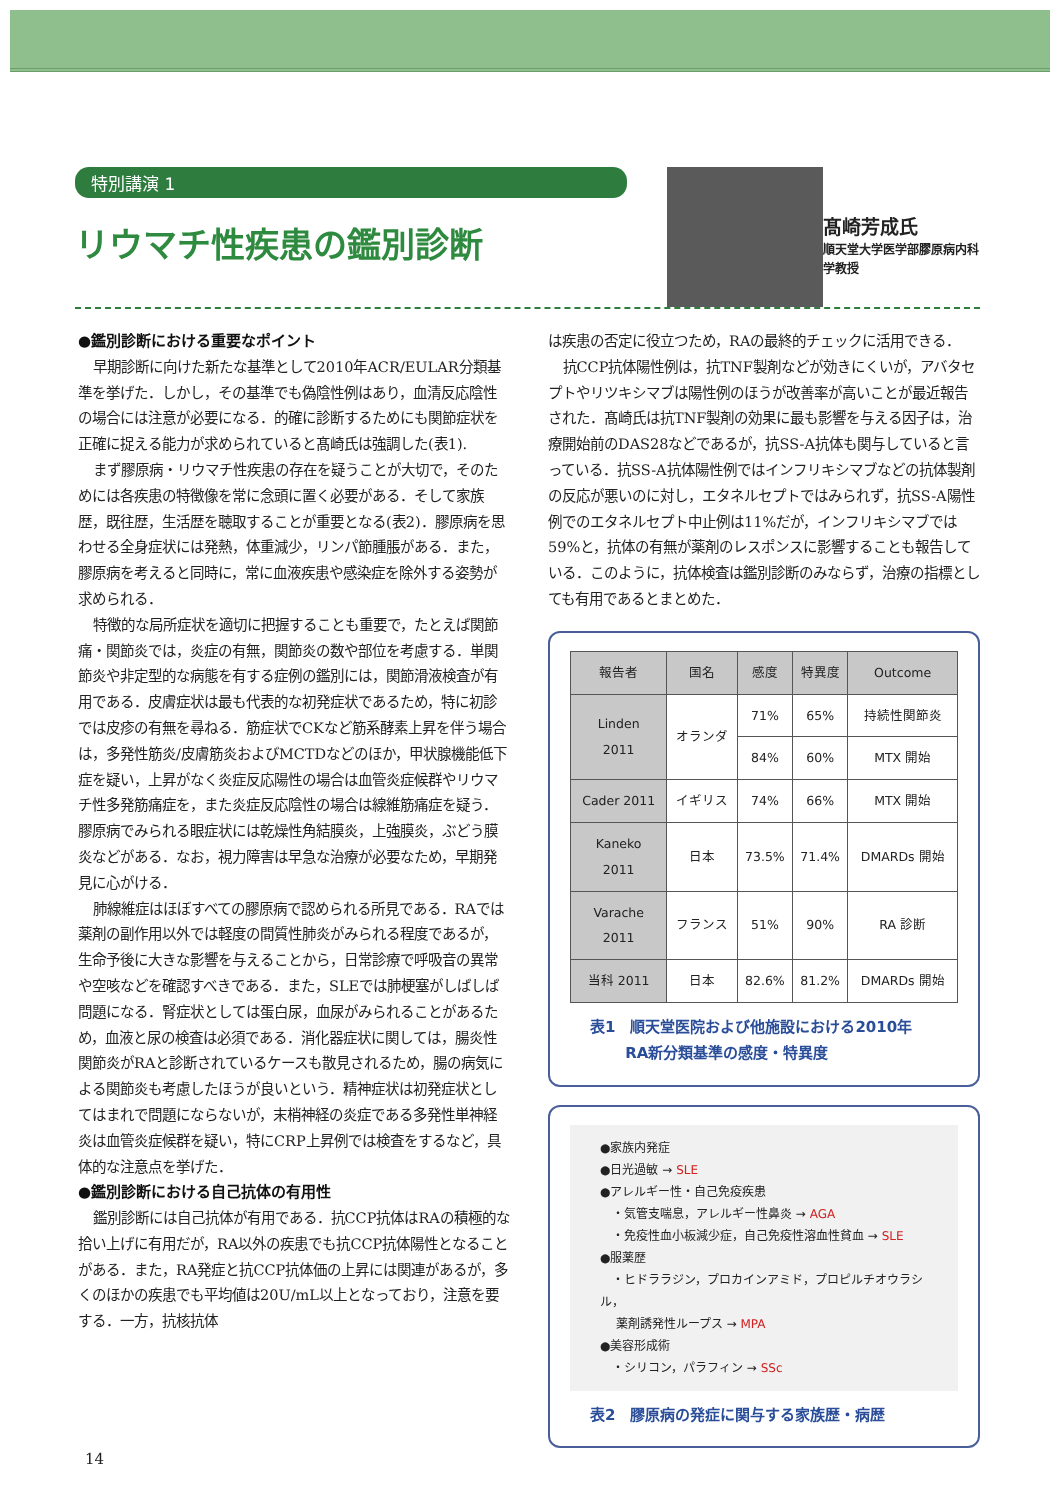特別講演 1
リウマチ性疾患の鑑別診断
髙崎芳成氏
順天堂大学医学部膠原病内科学教授
●鑑別診断における重要なポイント
早期診断に向けた新たな基準として2010年ACR/EULAR分類基準を挙げた．しかし，その基準でも偽陰性例はあり，血清反応陰性の場合には注意が必要になる．的確に診断するためにも関節症状を正確に捉える能力が求められていると髙崎氏は強調した(表1).
まず膠原病・リウマチ性疾患の存在を疑うことが大切で，そのためには各疾患の特徴像を常に念頭に置く必要がある．そして家族歴，既往歴，生活歴を聴取することが重要となる(表2)．膠原病を思わせる全身症状には発熱，体重減少，リンパ節腫脹がある．また，膠原病を考えると同時に，常に血液疾患や感染症を除外する姿勢が求められる．
特徴的な局所症状を適切に把握することも重要で，たとえば関節痛・関節炎では，炎症の有無，関節炎の数や部位を考慮する．単関節炎や非定型的な病態を有する症例の鑑別には，関節滑液検査が有用である．皮膚症状は最も代表的な初発症状であるため，特に初診では皮疹の有無を尋ねる．筋症状でCKなど筋系酵素上昇を伴う場合は，多発性筋炎/皮膚筋炎およびMCTDなどのほか，甲状腺機能低下症を疑い，上昇がなく炎症反応陽性の場合は血管炎症候群やリウマチ性多発筋痛症を，また炎症反応陰性の場合は線維筋痛症を疑う．膠原病でみられる眼症状には乾燥性角結膜炎，上強膜炎，ぶどう膜炎などがある．なお，視力障害は早急な治療が必要なため，早期発見に心がける．
肺線維症はほぼすべての膠原病で認められる所見である．RAでは薬剤の副作用以外では軽度の間質性肺炎がみられる程度であるが，生命予後に大きな影響を与えることから，日常診療で呼吸音の異常や空咳などを確認すべきである．また，SLEでは肺梗塞がしばしば問題になる．腎症状としては蛋白尿，血尿がみられることがあるため，血液と尿の検査は必須である．消化器症状に関しては，腸炎性関節炎がRAと診断されているケースも散見されるため，腸の病気による関節炎も考慮したほうが良いという．精神症状は初発症状としてはまれで問題にならないが，末梢神経の炎症である多発性単神経炎は血管炎症候群を疑い，特にCRP上昇例では検査をするなど，具体的な注意点を挙げた．
●鑑別診断における自己抗体の有用性
鑑別診断には自己抗体が有用である．抗CCP抗体はRAの積極的な拾い上げに有用だが，RA以外の疾患でも抗CCP抗体陽性となることがある．また，RA発症と抗CCP抗体価の上昇には関連があるが，多くのほかの疾患でも平均値は20U/mL以上となっており，注意を要する．一方，抗核抗体
は疾患の否定に役立つため，RAの最終的チェックに活用できる．
抗CCP抗体陽性例は，抗TNF製剤などが効きにくいが，アバタセプトやリツキシマブは陽性例のほうが改善率が高いことが最近報告された．髙崎氏は抗TNF製剤の効果に最も影響を与える因子は，治療開始前のDAS28などであるが，抗SS-A抗体も関与していると言っている．抗SS-A抗体陽性例ではインフリキシマブなどの抗体製剤の反応が悪いのに対し，エタネルセプトではみられず，抗SS-A陽性例でのエタネルセプト中止例は11%だが，インフリキシマブでは59%と，抗体の有無が薬剤のレスポンスに影響することも報告している．このように，抗体検査は鑑別診断のみならず，治療の指標としても有用であるとまとめた．
| 報告者 | 国名 | 感度 | 特異度 | Outcome |
| --- | --- | --- | --- | --- |
| Linden 2011 | オランダ | 71% | 65% | 持続性関節炎 |
| | | 84% | 60% | MTX 開始 |
| Cader 2011 | イギリス | 74% | 66% | MTX 開始 |
| Kaneko 2011 | 日本 | 73.5% | 71.4% | DMARDs 開始 |
| Varache 2011 | フランス | 51% | 90% | RA 診断 |
| 当科 2011 | 日本 | 82.6% | 81.2% | DMARDs 開始 |
表1　順天堂医院および他施設における2010年
　　 RA新分類基準の感度・特異度
●家族内発症
●日光過敏 → SLE
●アレルギー性・自己免疫疾患
　・気管支喘息，アレルギー性鼻炎 → AGA
　・免疫性血小板減少症，自己免疫性溶血性貧血 → SLE
●服薬歴
　・ヒドララジン，プロカインアミド，プロピルチオウラシル，
　 薬剤誘発性ループス → MPA
●美容形成術
　・シリコン，パラフィン → SSc
表2　膠原病の発症に関与する家族歴・病歴
14